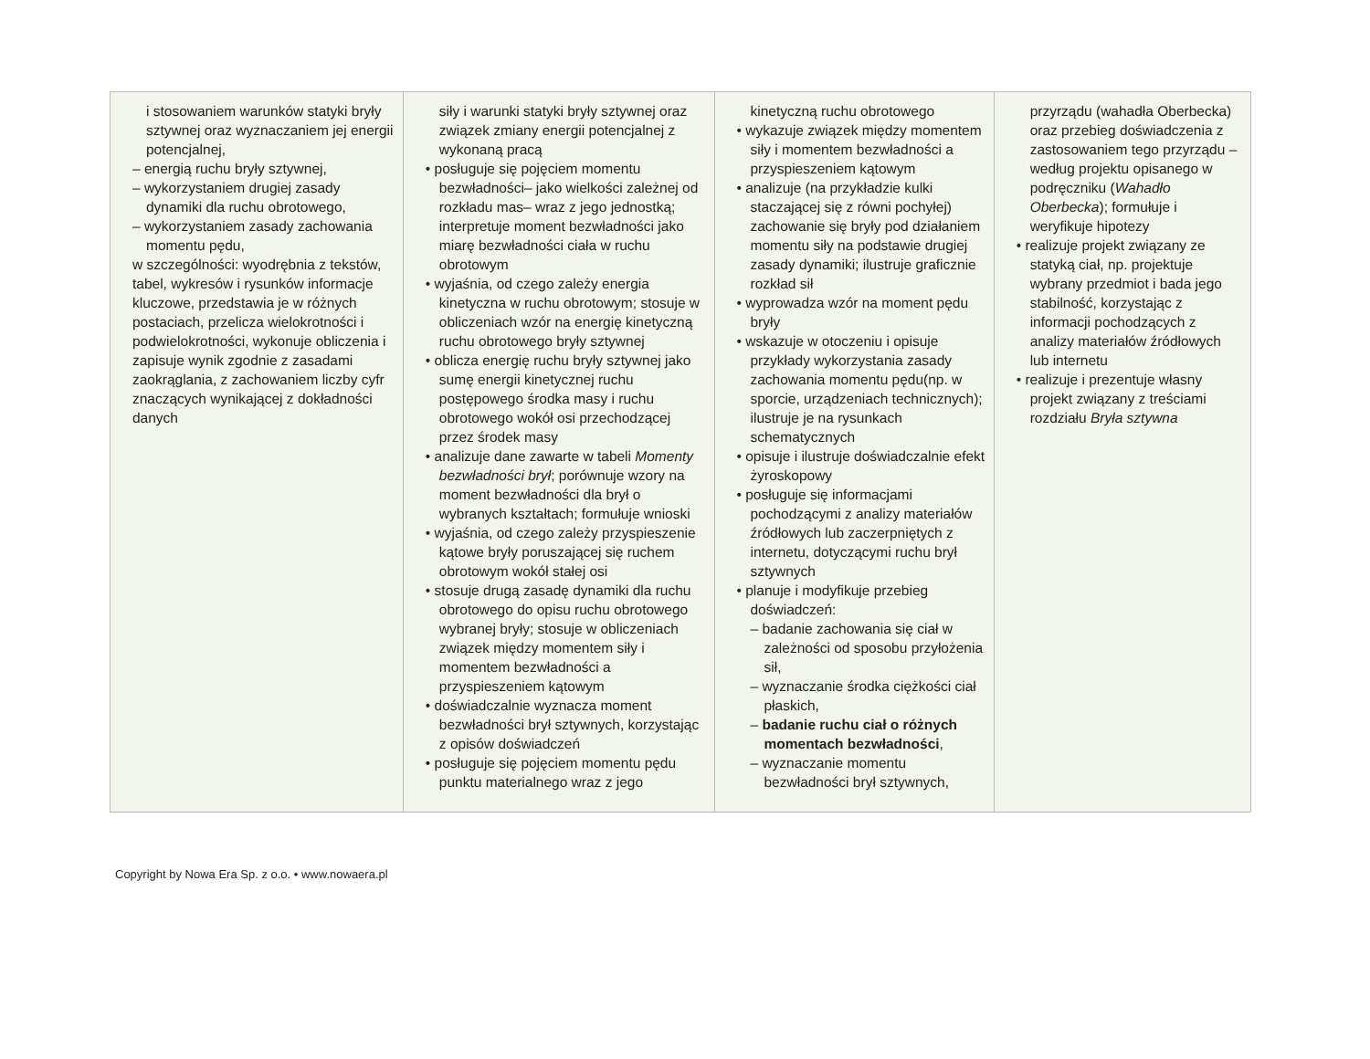| i stosowaniem warunków statyki bryły sztywnej oraz wyznaczaniem jej energii potencjalnej, – energią ruchu bryły sztywnej, – wykorzystaniem drugiej zasady dynamiki dla ruchu obrotowego, – wykorzystaniem zasady zachowania momentu pędu, w szczególności: wyodrębnia z tekstów, tabel, wykresów i rysunków informacje kluczowe, przedstawia je w różnych postaciach, przelicza wielokrotności i podwielokrotności, wykonuje obliczenia i zapisuje wynik zgodnie z zasadami zaokrąglania, z zachowaniem liczby cyfr znaczących wynikającej z dokładności danych | siły i warunki statyki bryły sztywnej oraz związek zmiany energii potencjalnej z wykonaną pracą • posługuje się pojęciem momentu bezwładności– jako wielkości zależnej od rozkładu mas– wraz z jego jednostką; interpretuje moment bezwładności jako miarę bezwładności ciała w ruchu obrotowym • wyjaśnia, od czego zależy energia kinetyczna w ruchu obrotowym; stosuje w obliczeniach wzór na energię kinetyczną ruchu obrotowego bryły sztywnej • oblicza energię ruchu bryły sztywnej jako sumę energii kinetycznej ruchu postępowego środka masy i ruchu obrotowego wokół osi przechodzącej przez środek masy • analizuje dane zawarte w tabeli Momenty bezwładności brył ; porównuje wzory na moment bezwładności dla brył o wybranych kształtach; formułuje wnioski • wyjaśnia, od czego zależy przyspieszenie kątowe bryły poruszającej się ruchem obrotowym wokół stałej osi • stosuje drugą zasadę dynamiki dla ruchu obrotowego do opisu ruchu obrotowego wybranej bryły; stosuje w obliczeniach związek między momentem siły i momentem bezwładności a przyspieszeniem kątowym • doświadczalnie wyznacza moment bezwładności brył sztywnych, korzystając z opisów doświadczeń • posługuje się pojęciem momentu pędu punktu materialnego wraz z jego | kinetyczną ruchu obrotowego • wykazuje związek między momentem siły i momentem bezwładności a przyspieszeniem kątowym • analizuje (na przykładzie kulki staczającej się z równi pochyłej) zachowanie się bryły pod działaniem momentu siły na podstawie drugiej zasady dynamiki; ilustruje graficznie rozkład sił • wyprowadza wzór na moment pędu bryły • wskazuje w otoczeniu i opisuje przykłady wykorzystania zasady zachowania momentu pędu(np. w sporcie, urządzeniach technicznych); ilustruje je na rysunkach schematycznych • opisuje i ilustruje doświadczalnie efekt żyroskopowy • posługuje się informacjami pochodzącymi z analizy materiałów źródłowych lub zaczerpniętych z internetu, dotyczącymi ruchu brył sztywnych • planuje i modyfikuje przebieg doświadczeń: – badanie zachowania się ciał w zależności od sposobu przyłożenia sił, – wyznaczanie środka ciężkości ciał płaskich, – badanie ruchu ciał o różnych momentach bezwładności , – wyznaczanie momentu bezwładności brył sztywnych, | przyrządu (wahadła Oberbecka) oraz przebieg doświadczenia z zastosowaniem tego przyrządu – według projektu opisanego w podręczniku ( Wahadło Oberbecka ); formułuje i weryfikuje hipotezy • realizuje projekt związany ze statyką ciał, np. projektuje wybrany przedmiot i bada jego stabilność, korzystając z informacji pochodzących z analizy materiałów źródłowych lub internetu • realizuje i prezentuje własny projekt związany z treściami rozdziału Bryła sztywna |
Copyright by Nowa Era Sp. z o.o. • www.nowaera.pl